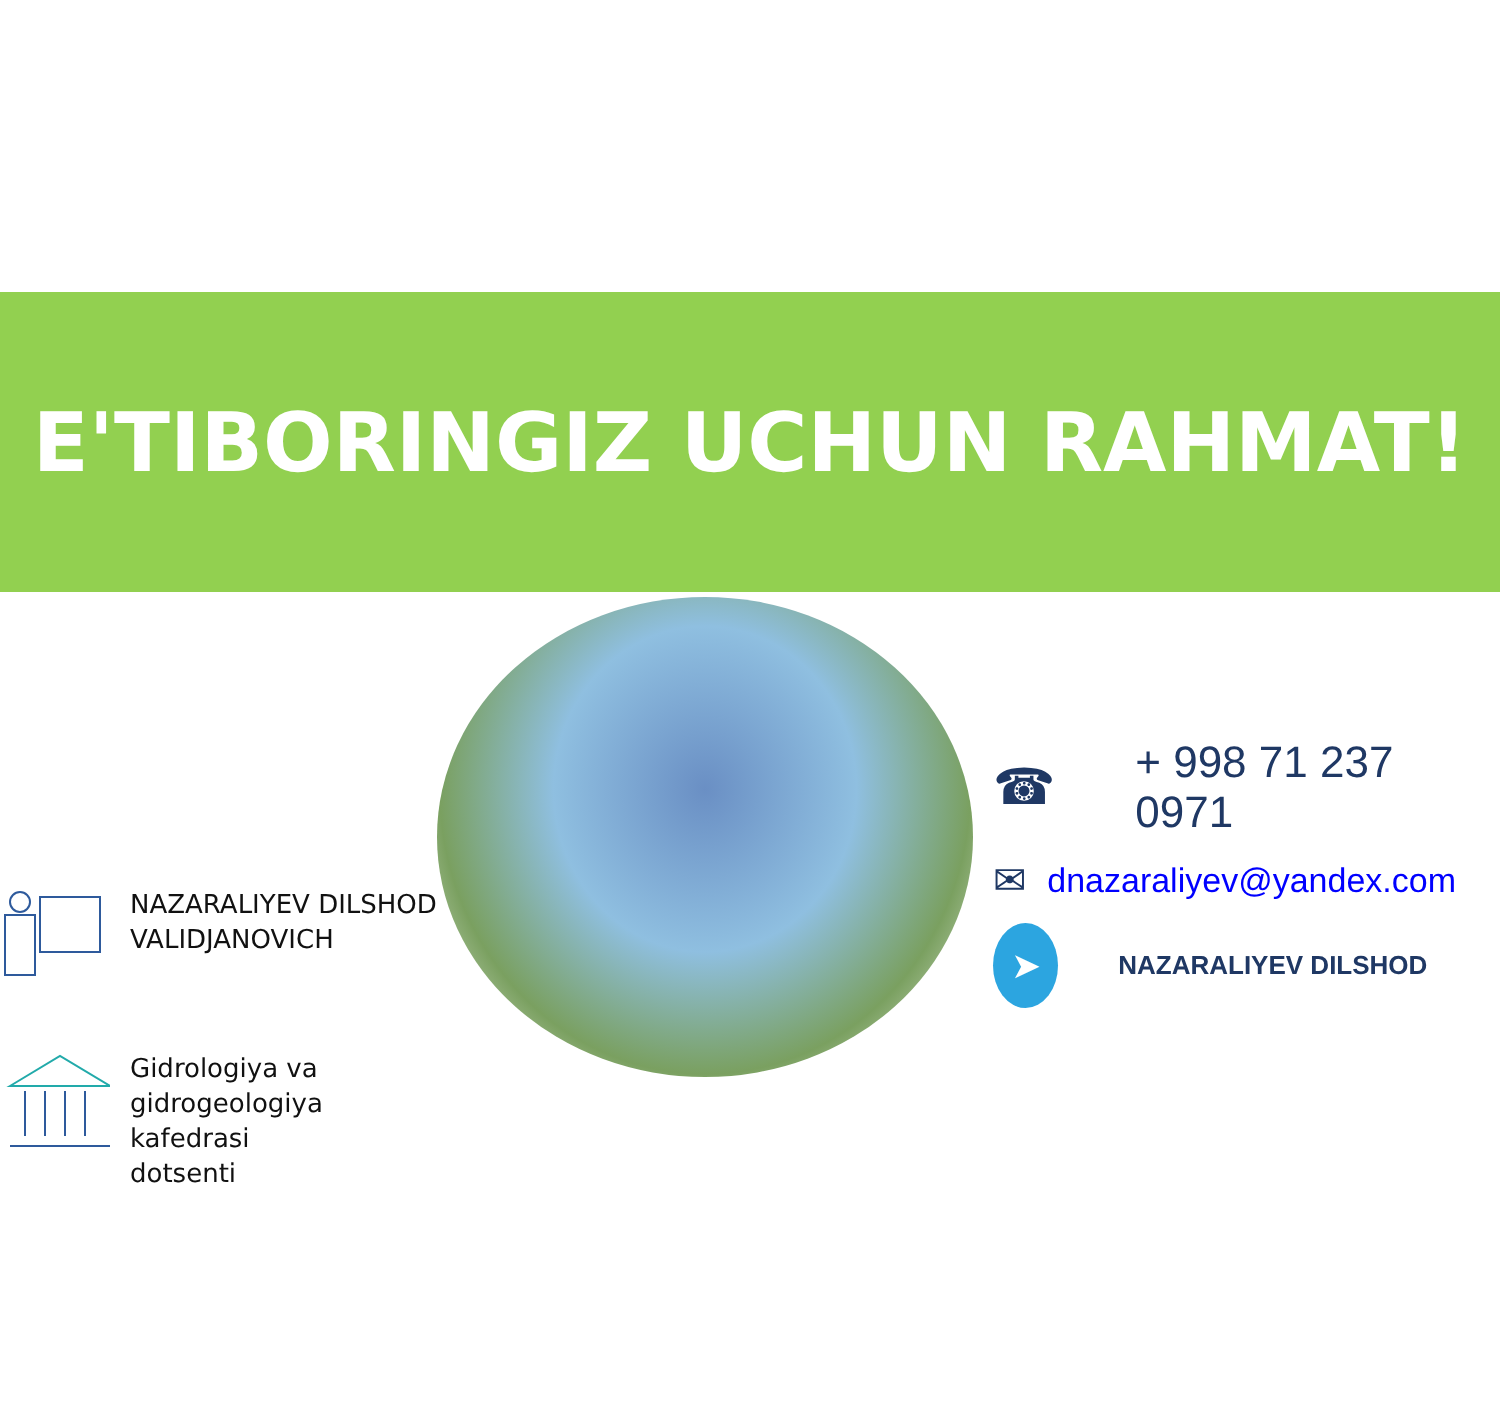E'TIBORINGIZ UCHUN RAHMAT!
NAZARALIYEV DILSHOD
VALIDJANOVICH
Gidrologiya va
gidrogeologiya kafedrasi
dotsenti
☎ + 998 71 237 0971
✉ dnazaraliyev@yandex.com
➤
NAZARALIYEV DILSHOD